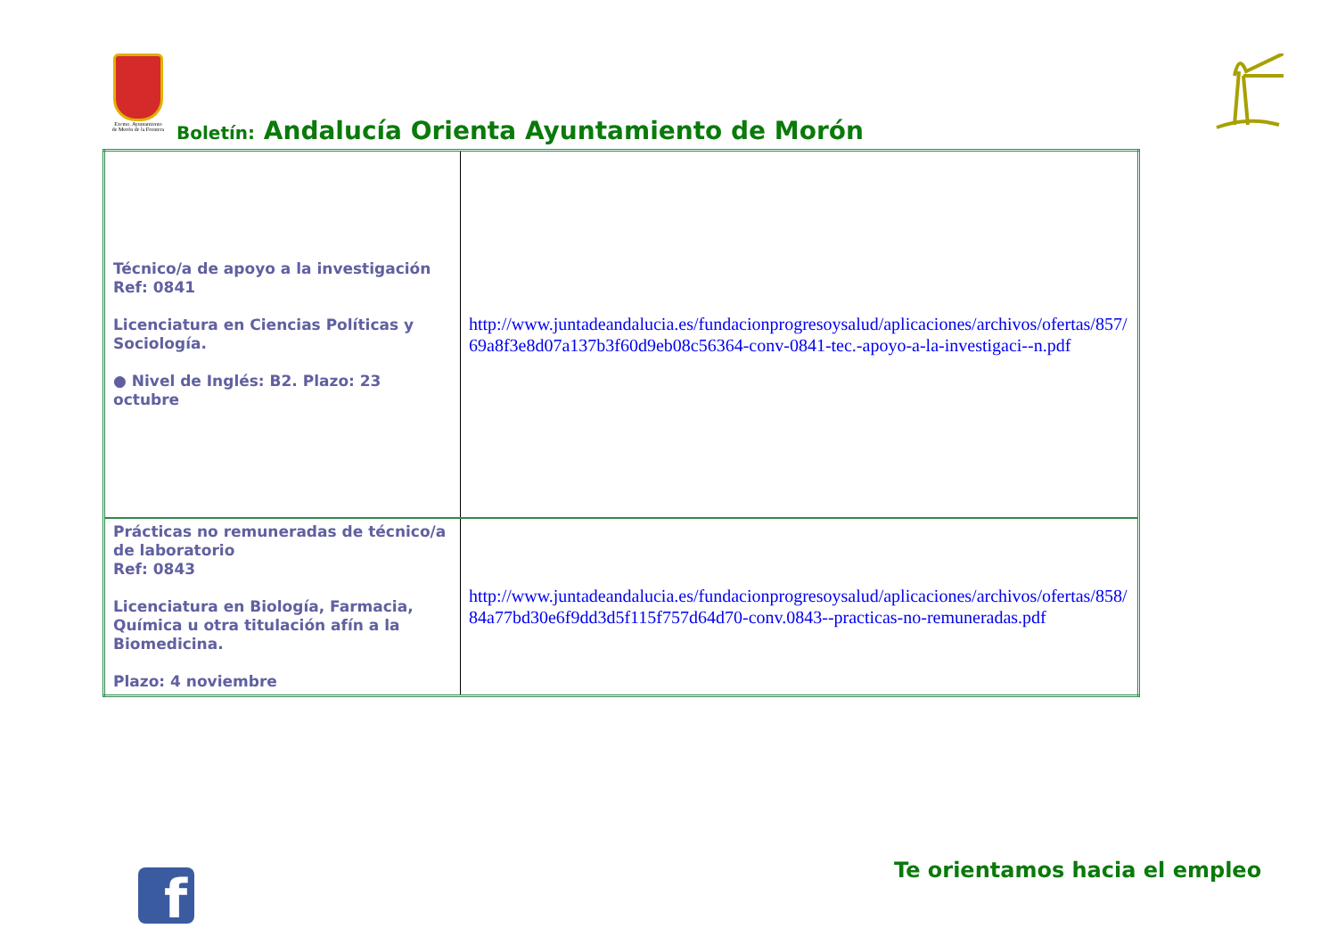Excmo. Ayuntamiento de Morón de la Frontera
Boletín: Andalucía Orienta Ayuntamiento de Morón
| Técnico/a de apoyo a la investigación Ref: 0841 Licenciatura en Ciencias Políticas y Sociología. ● Nivel de Inglés: B2. Plazo: 23 octubre | http://www.juntadeandalucia.es/fundacionprogresoysalud/aplicaciones/archivos/ofertas/857/69a8f3e8d07a137b3f60d9eb08c56364-conv-0841-tec.-apoyo-a-la-investigaci--n.pdf |
| Prácticas no remuneradas de técnico/a de laboratorio Ref: 0843 Licenciatura en Biología, Farmacia, Química u otra titulación afín a la Biomedicina. Plazo: 4 noviembre | http://www.juntadeandalucia.es/fundacionprogresoysalud/aplicaciones/archivos/ofertas/858/84a77bd30e6f9dd3d5f115f757d64d70-conv.0843--practicas-no-remuneradas.pdf |
f Te orientamos hacia el empleo